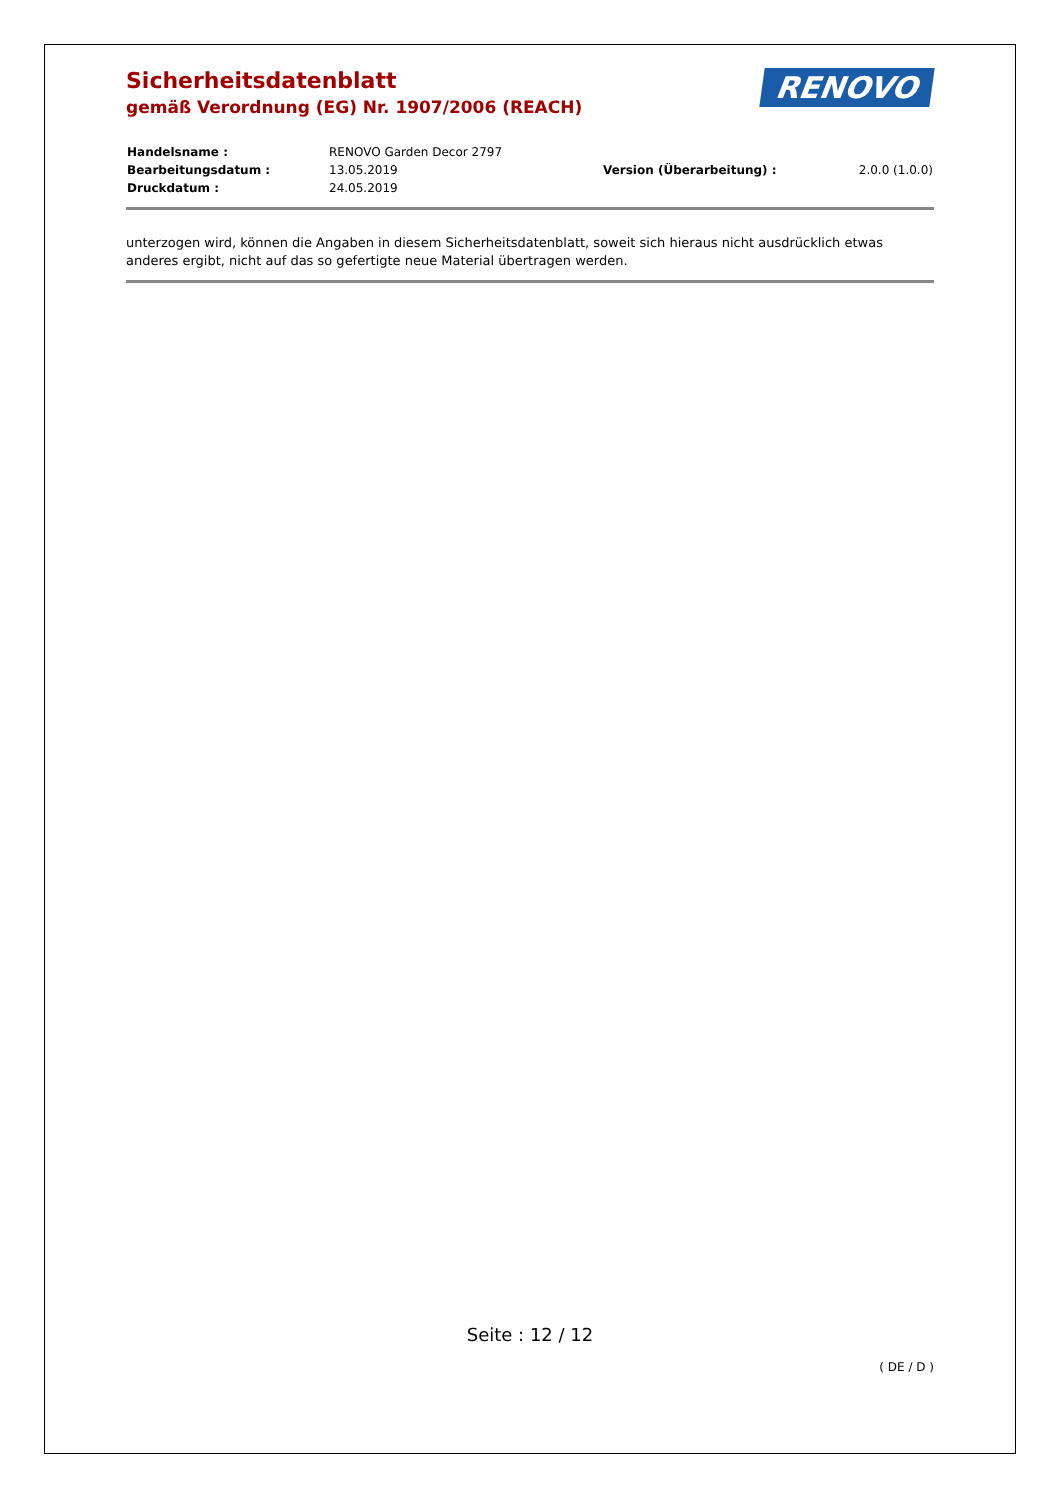RENOVO
Sicherheitsdatenblatt
gemäß Verordnung (EG) Nr. 1907/2006 (REACH)
| Handelsname : | RENOVO Garden Decor 2797 | | |
| Bearbeitungsdatum : | 13.05.2019 | Version (Überarbeitung) : | 2.0.0 (1.0.0) |
| Druckdatum : | 24.05.2019 | | |
unterzogen wird, können die Angaben in diesem Sicherheitsdatenblatt, soweit sich hieraus nicht ausdrücklich etwas anderes ergibt, nicht auf das so gefertigte neue Material übertragen werden.
Seite : 12 / 12
( DE / D )